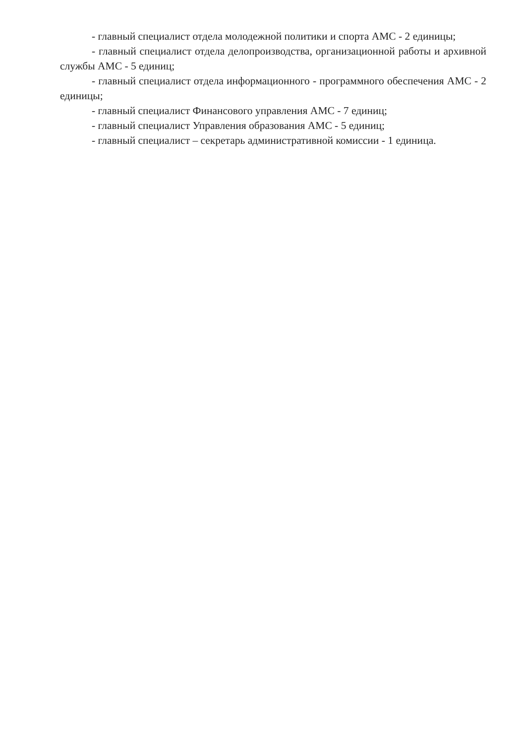- главный специалист отдела молодежной политики и спорта АМС - 2 единицы;
- главный специалист отдела делопроизводства, организационной работы и архивной службы АМС - 5 единиц;
- главный специалист отдела информационного - программного обеспечения АМС - 2 единицы;
- главный специалист Финансового управления АМС - 7 единиц;
- главный специалист Управления образования АМС - 5 единиц;
- главный специалист – секретарь административной комиссии - 1 единица.